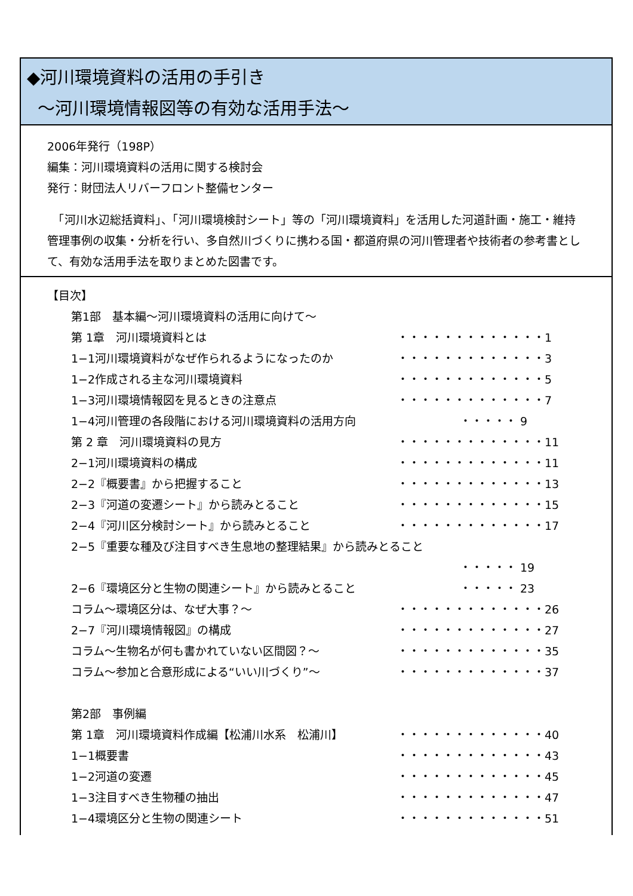◆河川環境資料の活用の手引き
〜河川環境情報図等の有効な活用手法〜
2006年発行（198P）
編集：河川環境資料の活用に関する検討会
発行：財団法人リバーフロント整備センター
　「河川水辺総括資料」、「河川環境検討シート」等の「河川環境資料」を活用した河道計画・施工・維持管理事例の収集・分析を行い、多自然川づくりに携わる国・都道府県の河川管理者や技術者の参考書として、有効な活用手法を取りまとめた図書です。
【目次】
第1部　基本編〜河川環境資料の活用に向けて〜
第 1章　河川環境資料とは ・・・・・・・・・・・・・1
1−1河川環境資料がなぜ作られるようになったのか ・・・・・・・・・・・・・3
1−2作成される主な河川環境資料 ・・・・・・・・・・・・・5
1−3河川環境情報図を見るときの注意点 ・・・・・・・・・・・・・7
1−4河川管理の各段階における河川環境資料の活用方向 ・・・・・ 9
第 2 章　河川環境資料の見方 ・・・・・・・・・・・・・11
2−1河川環境資料の構成 ・・・・・・・・・・・・・11
2−2『概要書』から把握すること ・・・・・・・・・・・・・13
2−3『河道の変遷シート』から読みとること ・・・・・・・・・・・・・15
2−4『河川区分検討シート』から読みとること ・・・・・・・・・・・・・17
2−5『重要な種及び注目すべき生息地の整理結果』から読みとること
・・・・・ 19
2−6『環境区分と生物の関連シート』から読みとること ・・・・・ 23
コラム〜環境区分は、なぜ大事？〜 ・・・・・・・・・・・・・26
2−7『河川環境情報図』の構成 ・・・・・・・・・・・・・27
コラム〜生物名が何も書かれていない区間図？〜 ・・・・・・・・・・・・・35
コラム〜参加と合意形成による“いい川づくり”〜 ・・・・・・・・・・・・・37
第2部　事例編
第 1章　河川環境資料作成編【松浦川水系　松浦川】 ・・・・・・・・・・・・・40
1−1概要書 ・・・・・・・・・・・・・43
1−2河道の変遷 ・・・・・・・・・・・・・45
1−3注目すべき生物種の抽出 ・・・・・・・・・・・・・47
1−4環境区分と生物の関連シート ・・・・・・・・・・・・・51